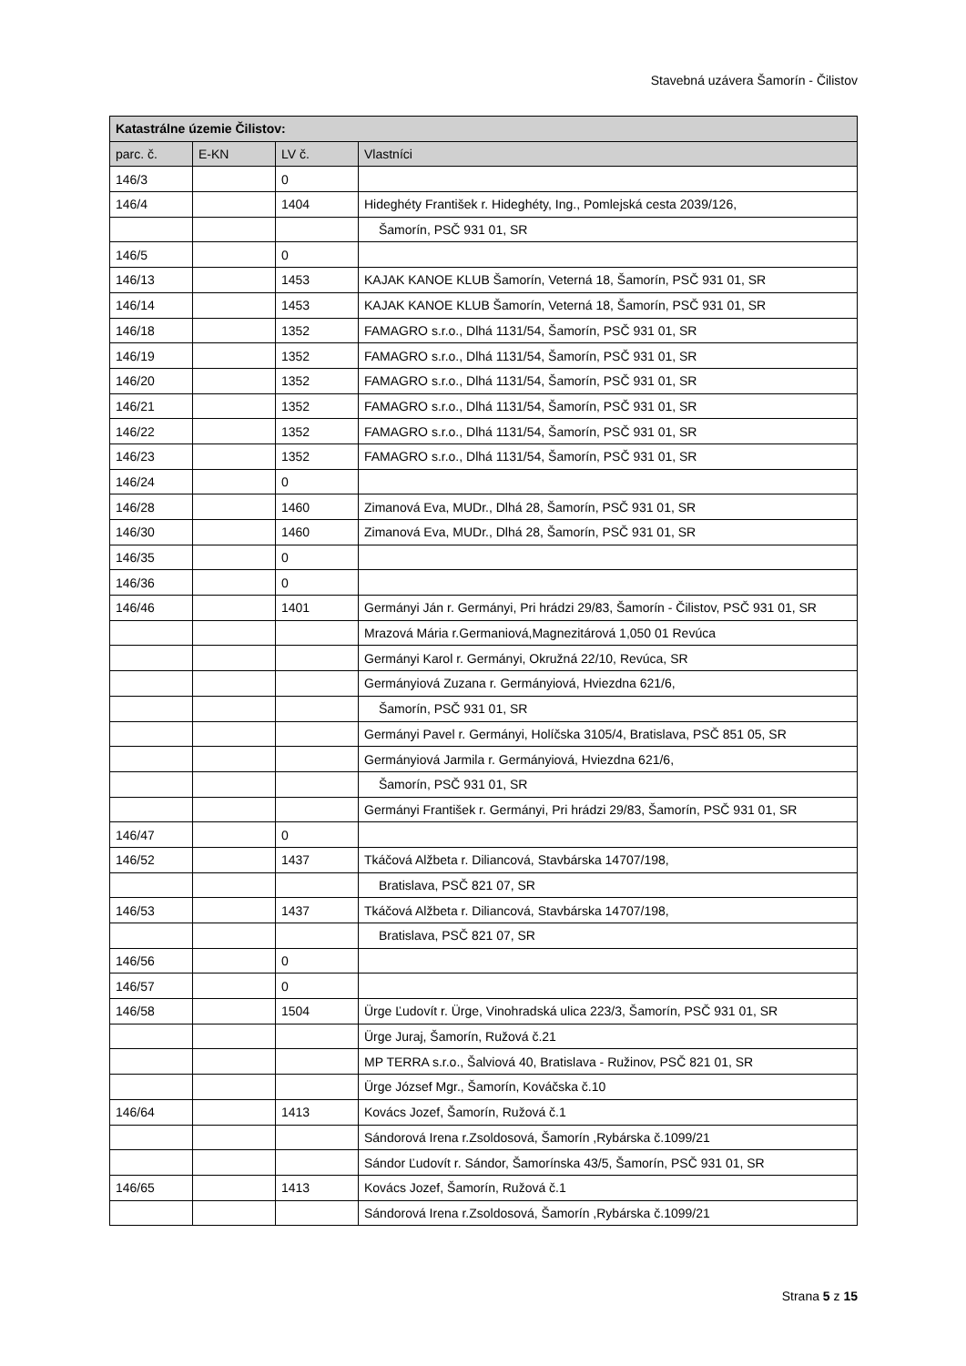Stavebná uzávera Šamorín - Čilistov
| Katastrálne územie Čilistov: | | | |
| --- | --- | --- | --- |
| parc. č. | E-KN | LV č. | Vlastníci |
| 146/3 | | 0 | |
| 146/4 | | 1404 | Hideghéty František r. Hideghéty, Ing., Pomlejská cesta 2039/126, |
| | | | Šamorín, PSČ 931 01, SR |
| 146/5 | | 0 | |
| 146/13 | | 1453 | KAJAK KANOE KLUB Šamorín, Veterná 18, Šamorín, PSČ 931 01, SR |
| 146/14 | | 1453 | KAJAK KANOE KLUB Šamorín, Veterná 18, Šamorín, PSČ 931 01, SR |
| 146/18 | | 1352 | FAMAGRO s.r.o., Dlhá 1131/54, Šamorín, PSČ 931 01, SR |
| 146/19 | | 1352 | FAMAGRO s.r.o., Dlhá 1131/54, Šamorín, PSČ 931 01, SR |
| 146/20 | | 1352 | FAMAGRO s.r.o., Dlhá 1131/54, Šamorín, PSČ 931 01, SR |
| 146/21 | | 1352 | FAMAGRO s.r.o., Dlhá 1131/54, Šamorín, PSČ 931 01, SR |
| 146/22 | | 1352 | FAMAGRO s.r.o., Dlhá 1131/54, Šamorín, PSČ 931 01, SR |
| 146/23 | | 1352 | FAMAGRO s.r.o., Dlhá 1131/54, Šamorín, PSČ 931 01, SR |
| 146/24 | | 0 | |
| 146/28 | | 1460 | Zimanová Eva, MUDr., Dlhá 28, Šamorín, PSČ 931 01, SR |
| 146/30 | | 1460 | Zimanová Eva, MUDr., Dlhá 28, Šamorín, PSČ 931 01, SR |
| 146/35 | | 0 | |
| 146/36 | | 0 | |
| 146/46 | | 1401 | Germányi Ján r. Germányi, Pri hrádzi 29/83, Šamorín - Čilistov, PSČ 931 01, SR |
| | | | Mrazová Mária r.Germaniová,Magnezitárová 1,050 01 Revúca |
| | | | Germányi Karol r. Germányi, Okružná 22/10, Revúca, SR |
| | | | Germányiová Zuzana r. Germányiová, Hviezdna 621/6, |
| | | | Šamorín, PSČ 931 01, SR |
| | | | Germányi Pavel r. Germányi, Holíčska 3105/4, Bratislava, PSČ 851 05, SR |
| | | | Germányiová Jarmila r. Germányiová, Hviezdna 621/6, |
| | | | Šamorín, PSČ 931 01, SR |
| | | | Germányi František r. Germányi, Pri hrádzi 29/83, Šamorín, PSČ 931 01, SR |
| 146/47 | | 0 | |
| 146/52 | | 1437 | Tkáčová Alžbeta r. Diliancová, Stavbárska 14707/198, |
| | | | Bratislava, PSČ 821 07, SR |
| 146/53 | | 1437 | Tkáčová Alžbeta r. Diliancová, Stavbárska 14707/198, |
| | | | Bratislava, PSČ 821 07, SR |
| 146/56 | | 0 | |
| 146/57 | | 0 | |
| 146/58 | | 1504 | Ürge Ľudovít r. Ürge, Vinohradská ulica 223/3, Šamorín, PSČ 931 01, SR |
| | | | Ürge Juraj, Šamorín, Ružová č.21 |
| | | | MP TERRA s.r.o., Šalviová 40, Bratislava - Ružinov, PSČ 821 01, SR |
| | | | Ürge József Mgr., Šamorín, Kováčska č.10 |
| 146/64 | | 1413 | Kovács Jozef, Šamorín, Ružová č.1 |
| | | | Sándorová Irena r.Zsoldosová, Šamorín ,Rybárska č.1099/21 |
| | | | Sándor Ľudovít r. Sándor, Šamorínska 43/5, Šamorín, PSČ 931 01, SR |
| 146/65 | | 1413 | Kovács Jozef, Šamorín, Ružová č.1 |
| | | | Sándorová Irena r.Zsoldosová, Šamorín ,Rybárska č.1099/21 |
Strana 5 z 15